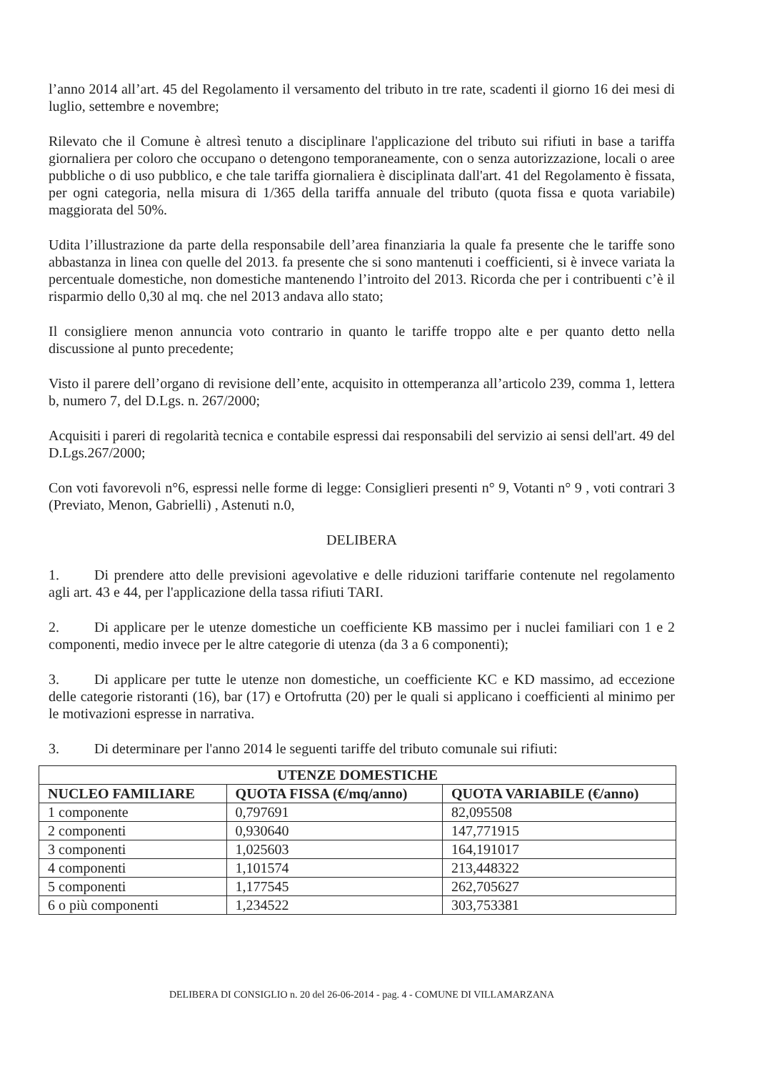l’anno 2014 all’art. 45 del Regolamento il versamento del tributo in tre rate, scadenti il giorno 16 dei mesi di luglio, settembre e novembre;
Rilevato che il Comune è altresì tenuto a disciplinare l'applicazione del tributo sui rifiuti in base a tariffa giornaliera per coloro che occupano o detengono temporaneamente, con o senza autorizzazione, locali o aree pubbliche o di uso pubblico, e che tale tariffa giornaliera è disciplinata dall'art. 41 del Regolamento è fissata, per ogni categoria, nella misura di 1/365 della tariffa annuale del tributo (quota fissa e quota variabile) maggiorata del 50%.
Udita l’illustrazione da parte della responsabile dell’area finanziaria la quale fa presente che le tariffe sono abbastanza in linea con quelle del 2013. fa presente che si sono mantenuti i coefficienti, si è invece variata la percentuale domestiche, non domestiche mantenendo l’introito del 2013. Ricorda che per i contribuenti c’è il risparmio dello 0,30 al mq. che nel 2013 andava allo stato;
Il consigliere menon annuncia voto contrario in quanto le tariffe troppo alte e per quanto detto nella discussione al punto precedente;
Visto il parere dell’organo di revisione dell’ente, acquisito in ottemperanza all’articolo 239, comma 1, lettera b, numero 7, del D.Lgs. n. 267/2000;
Acquisiti i pareri di regolarità tecnica e contabile espressi dai responsabili del servizio ai sensi dell'art. 49 del D.Lgs.267/2000;
Con voti favorevoli n°6, espressi nelle forme di legge: Consiglieri presenti n° 9, Votanti n° 9 , voti contrari 3 (Previato, Menon, Gabrielli) , Astenuti n.0,
DELIBERA
1. Di prendere atto delle previsioni agevolative e delle riduzioni tariffarie contenute nel regolamento agli art. 43 e 44, per l'applicazione della tassa rifiuti TARI.
2. Di applicare per le utenze domestiche un coefficiente KB massimo per i nuclei familiari con 1 e 2 componenti, medio invece per le altre categorie di utenza (da 3 a 6 componenti);
3. Di applicare per tutte le utenze non domestiche, un coefficiente KC e KD massimo, ad eccezione delle categorie ristoranti (16), bar (17) e Ortofrutta (20) per le quali si applicano i coefficienti al minimo per le motivazioni espresse in narrativa.
3. Di determinare per l'anno 2014 le seguenti tariffe del tributo comunale sui rifiuti:
| UTENZE DOMESTICHE | | |
| --- | --- | --- |
| NUCLEO FAMILIARE | QUOTA FISSA (€/mq/anno) | QUOTA VARIABILE (€/anno) |
| 1 componente | 0,797691 | 82,095508 |
| 2 componenti | 0,930640 | 147,771915 |
| 3 componenti | 1,025603 | 164,191017 |
| 4 componenti | 1,101574 | 213,448322 |
| 5 componenti | 1,177545 | 262,705627 |
| 6 o più componenti | 1,234522 | 303,753381 |
DELIBERA DI CONSIGLIO n. 20 del 26-06-2014 - pag. 4 - COMUNE DI VILLAMARZANA